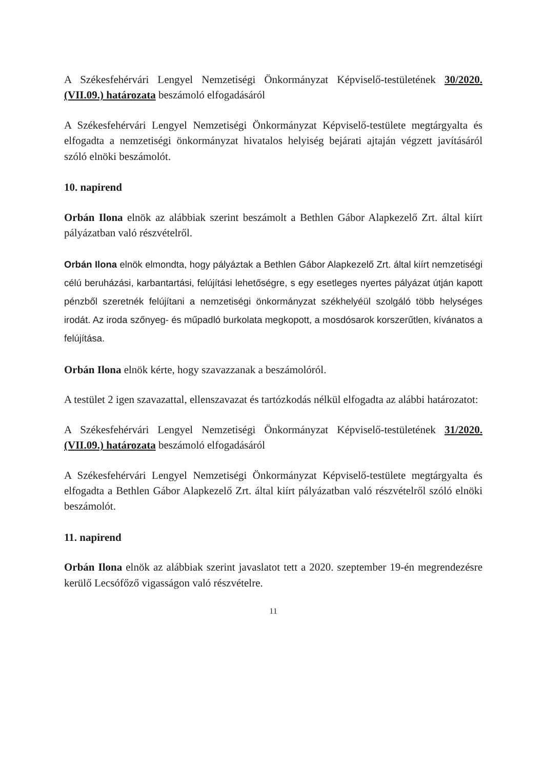A Székesfehérvári Lengyel Nemzetiségi Önkormányzat Képviselő-testületének 30/2020.(VII.09.) határozata beszámoló elfogadásáról
A Székesfehérvári Lengyel Nemzetiségi Önkormányzat Képviselő-testülete megtárgyalta és elfogadta a nemzetiségi önkormányzat hivatalos helyiség bejárati ajtaján végzett javításáról szóló elnöki beszámolót.
10. napirend
Orbán Ilona elnök az alábbiak szerint beszámolt a Bethlen Gábor Alapkezelő Zrt. által kiírt pályázatban való részvételről.
Orbán Ilona elnök elmondta, hogy pályáztak a Bethlen Gábor Alapkezelő Zrt. által kiírt nemzetiségi célú beruházási, karbantartási, felújítási lehetőségre, s egy esetleges nyertes pályázat útján kapott pénzből szeretnék felújítani a nemzetiségi önkormányzat székhelyéül szolgáló több helységes irodát. Az iroda szőnyeg- és műpadló burkolata megkopott, a mosdósarok korszerűtlen, kívánatos a felújítása.
Orbán Ilona elnök kérte, hogy szavazzanak a beszámolóról.
A testület 2 igen szavazattal, ellenszavazat és tartózkodás nélkül elfogadta az alábbi határozatot:
A Székesfehérvári Lengyel Nemzetiségi Önkormányzat Képviselő-testületének 31/2020.(VII.09.) határozata beszámoló elfogadásáról
A Székesfehérvári Lengyel Nemzetiségi Önkormányzat Képviselő-testülete megtárgyalta és elfogadta a Bethlen Gábor Alapkezelő Zrt. által kiírt pályázatban való részvételről szóló elnöki beszámolót.
11. napirend
Orbán Ilona elnök az alábbiak szerint javaslatot tett a 2020. szeptember 19-én megrendezésre kerülő Lecsófőző vigasságon való részvételre.
11